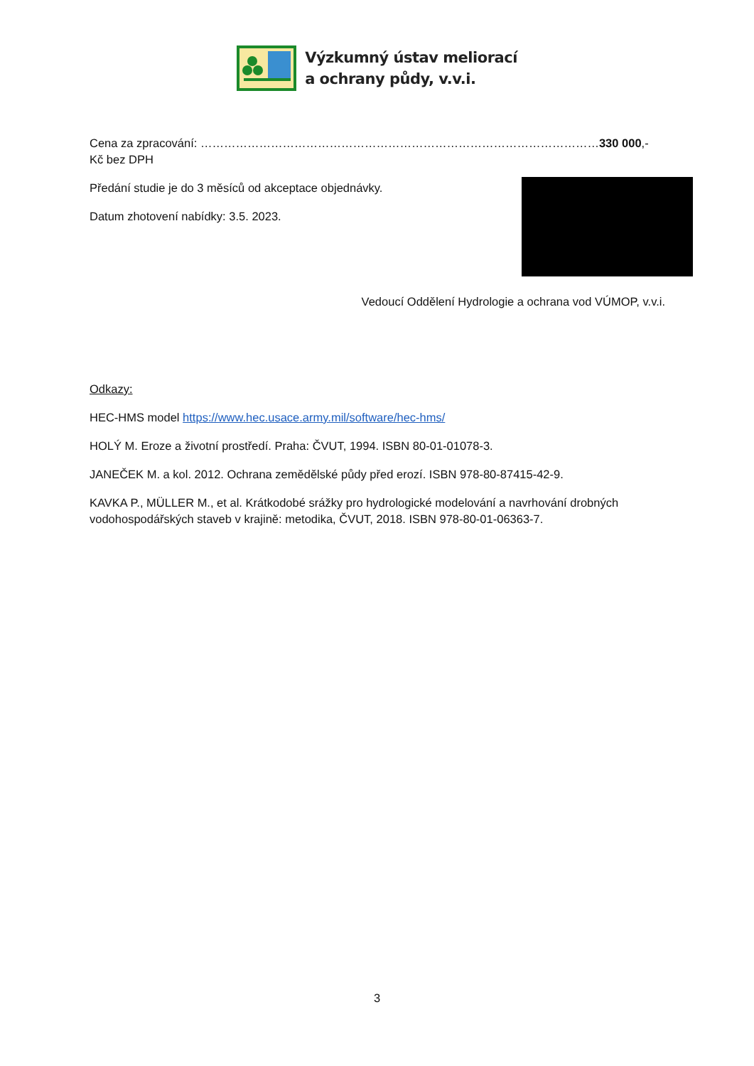Výzkumný ústav meliorací
a ochrany půdy, v.v.i.
Cena za zpracování: …………………………………………………………………………………………330 000,- Kč bez DPH
Předání studie je do 3 měsíců od akceptace objednávky.
Datum zhotovení nabídky: 3.5. 2023.
Vedoucí Oddělení Hydrologie a ochrana vod VÚMOP, v.v.i.
Odkazy:
HEC-HMS model https://www.hec.usace.army.mil/software/hec-hms/
HOLÝ M. Eroze a životní prostředí. Praha: ČVUT, 1994. ISBN 80-01-01078-3.
JANEČEK M. a kol. 2012. Ochrana zemědělské půdy před erozí. ISBN 978-80-87415-42-9.
KAVKA P., MÜLLER M., et al. Krátkodobé srážky pro hydrologické modelování a navrhování drobných vodohospodářských staveb v krajině: metodika, ČVUT, 2018. ISBN 978-80-01-06363-7.
3